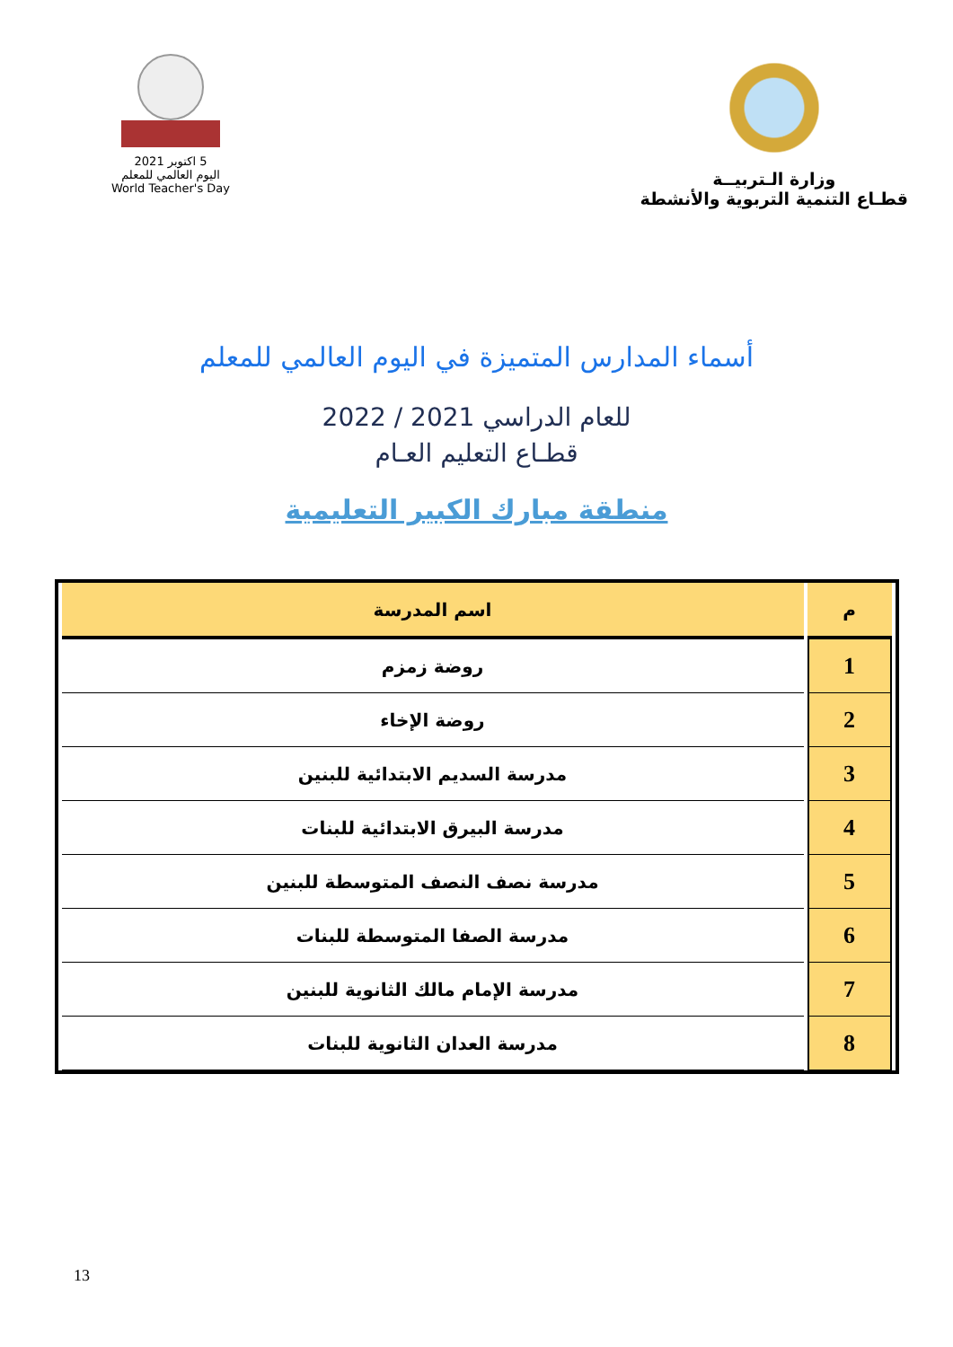وزارة الـتربيــة
قطـاع التنمية التربوية والأنشطة
5 اكتوبر 2021
اليوم العالمي للمعلم
World Teacher's Day
أسماء المدارس المتميزة في اليوم العالمي للمعلم
للعام الدراسي 2021 / 2022
قطـاع التعليم العـام
منطقة مبارك الكبير التعليمية
| م | اسم المدرسة |
| --- | --- |
| 1 | روضة زمزم |
| 2 | روضة الإخاء |
| 3 | مدرسة السديم الابتدائية للبنين |
| 4 | مدرسة البيرق الابتدائية للبنات |
| 5 | مدرسة نصف النصف المتوسطة للبنين |
| 6 | مدرسة الصفا المتوسطة للبنات |
| 7 | مدرسة الإمام مالك الثانوية للبنين |
| 8 | مدرسة العدان الثانوية للبنات |
13